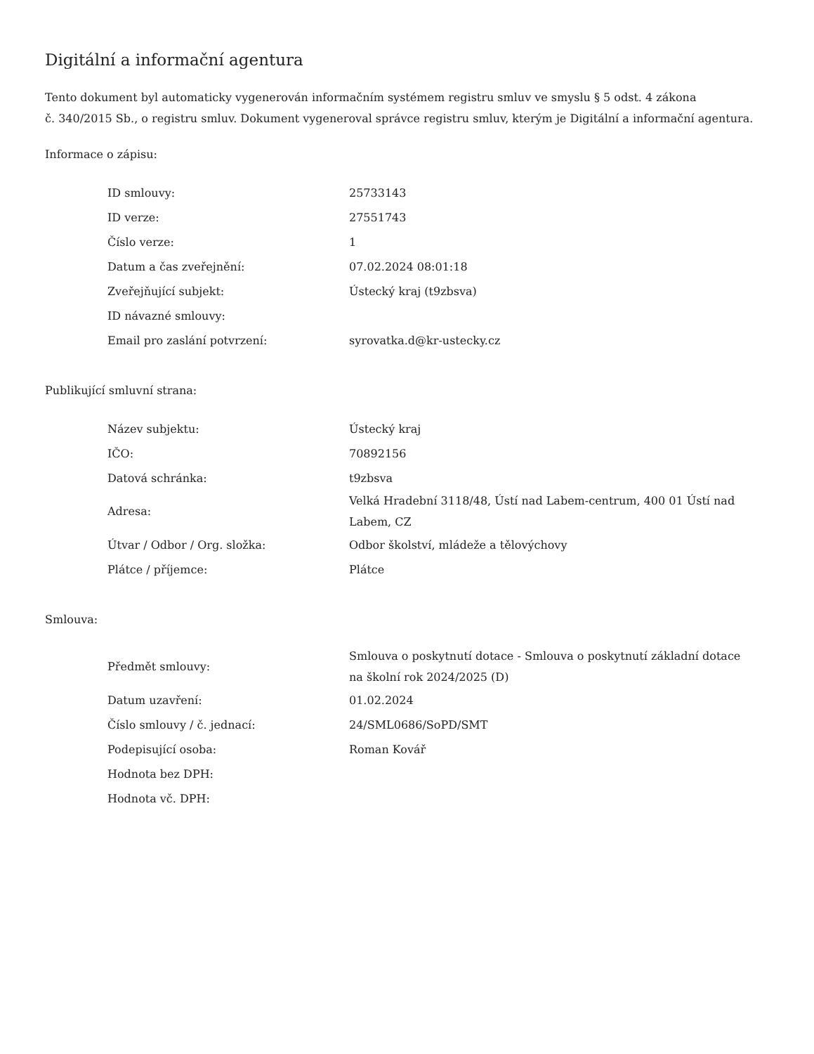Digitální a informační agentura
Tento dokument byl automaticky vygenerován informačním systémem registru smluv ve smyslu § 5 odst. 4 zákona
č. 340/2015 Sb., o registru smluv. Dokument vygeneroval správce registru smluv, kterým je Digitální a informační agentura.
Informace o zápisu:
| ID smlouvy: | 25733143 |
| ID verze: | 27551743 |
| Číslo verze: | 1 |
| Datum a čas zveřejnění: | 07.02.2024 08:01:18 |
| Zveřejňující subjekt: | Ústecký kraj (t9zbsva) |
| ID návazné smlouvy: | |
| Email pro zaslání potvrzení: | syrovatka.d@kr-ustecky.cz |
Publikující smluvní strana:
| Název subjektu: | Ústecký kraj |
| IČO: | 70892156 |
| Datová schránka: | t9zbsva |
| Adresa: | Velká Hradební 3118/48, Ústí nad Labem-centrum, 400 01 Ústí nad Labem, CZ |
| Útvar / Odbor / Org. složka: | Odbor školství, mládeže a tělovýchovy |
| Plátce / příjemce: | Plátce |
Smlouva:
| Předmět smlouvy: | Smlouva o poskytnutí dotace - Smlouva o poskytnutí základní dotace na školní rok 2024/2025 (D) |
| Datum uzavření: | 01.02.2024 |
| Číslo smlouvy / č. jednací: | 24/SML0686/SoPD/SMT |
| Podepisující osoba: | Roman Kovář |
| Hodnota bez DPH: | |
| Hodnota vč. DPH: | |